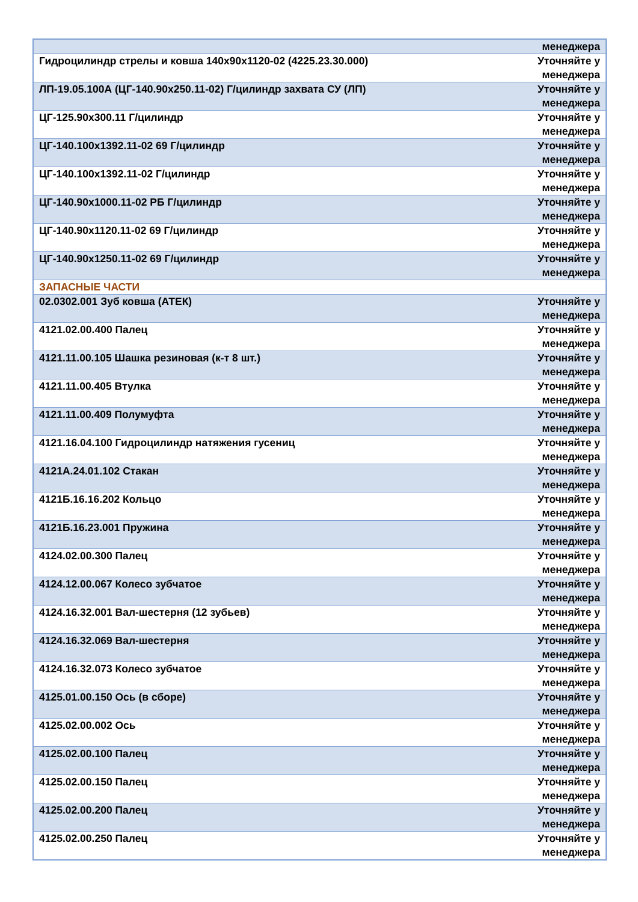| | менеджера |
| Гидроцилиндр стрелы и ковша 140х90х1120-02 (4225.23.30.000) | Уточняйте у менеджера |
| ЛП-19.05.100А (ЦГ-140.90х250.11-02) Г/цилиндр захвата СУ (ЛП) | Уточняйте у менеджера |
| ЦГ-125.90х300.11 Г/цилиндр | Уточняйте у менеджера |
| ЦГ-140.100х1392.11-02 69 Г/цилиндр | Уточняйте у менеджера |
| ЦГ-140.100х1392.11-02 Г/цилиндр | Уточняйте у менеджера |
| ЦГ-140.90х1000.11-02 РБ Г/цилиндр | Уточняйте у менеджера |
| ЦГ-140.90х1120.11-02 69 Г/цилиндр | Уточняйте у менеджера |
| ЦГ-140.90х1250.11-02 69 Г/цилиндр | Уточняйте у менеджера |
| ЗАПАСНЫЕ ЧАСТИ | |
| 02.0302.001 Зуб ковша (АТЕК) | Уточняйте у менеджера |
| 4121.02.00.400 Палец | Уточняйте у менеджера |
| 4121.11.00.105 Шашка резиновая (к-т 8 шт.) | Уточняйте у менеджера |
| 4121.11.00.405 Втулка | Уточняйте у менеджера |
| 4121.11.00.409 Полумуфта | Уточняйте у менеджера |
| 4121.16.04.100 Гидроцилиндр натяжения гусениц | Уточняйте у менеджера |
| 4121А.24.01.102 Стакан | Уточняйте у менеджера |
| 4121Б.16.16.202 Кольцо | Уточняйте у менеджера |
| 4121Б.16.23.001 Пружина | Уточняйте у менеджера |
| 4124.02.00.300 Палец | Уточняйте у менеджера |
| 4124.12.00.067 Колесо зубчатое | Уточняйте у менеджера |
| 4124.16.32.001 Вал-шестерня (12 зубьев) | Уточняйте у менеджера |
| 4124.16.32.069 Вал-шестерня | Уточняйте у менеджера |
| 4124.16.32.073 Колесо зубчатое | Уточняйте у менеджера |
| 4125.01.00.150 Ось (в сборе) | Уточняйте у менеджера |
| 4125.02.00.002 Ось | Уточняйте у менеджера |
| 4125.02.00.100 Палец | Уточняйте у менеджера |
| 4125.02.00.150 Палец | Уточняйте у менеджера |
| 4125.02.00.200 Палец | Уточняйте у менеджера |
| 4125.02.00.250 Палец | Уточняйте у менеджера |